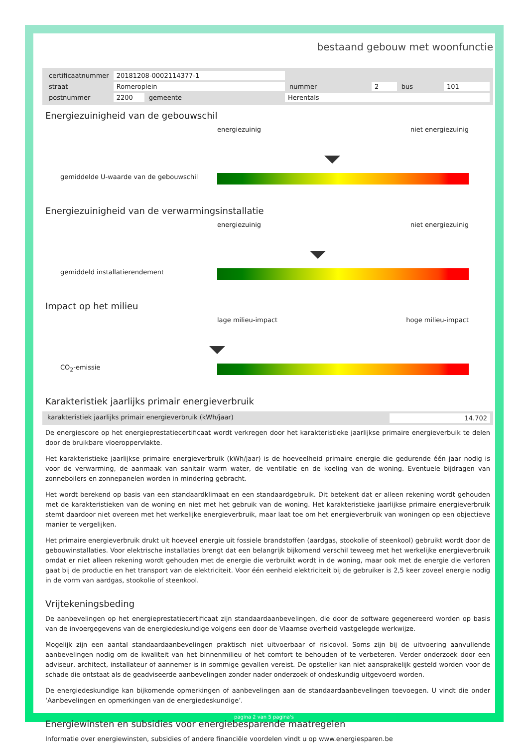bestaand gebouw met woonfunctie
| certificaatnummer | 20181208-0002114377-1 | | | | | | |
| straat | Romeroplein | | | nummer | 2 | bus | 101 |
| postnummer | 2200 | gemeente | Herentals | | | | |
Energiezuinigheid van de gebouwschil
gemiddelde U-waarde van de gebouwschil
energiezuinig niet energiezuinig
Energiezuinigheid van de verwarmingsinstallatie
gemiddeld installatierendement
energiezuinig niet energiezuinig
Impact op het milieu
CO<sub>2</sub>-emissie
lage milieu-impact hoge milieu-impact
Karakteristiek jaarlijks primair energieverbruik
karakteristiek jaarlijks primair energieverbruik (kWh/jaar) 14.702
De energiescore op het energieprestatiecertificaat wordt verkregen door het karakteristieke jaarlijkse primaire energieverbuik te delen door de bruikbare vloeroppervlakte.
Het karakteristieke jaarlijkse primaire energieverbruik (kWh/jaar) is de hoeveelheid primaire energie die gedurende één jaar nodig is voor de verwarming, de aanmaak van sanitair warm water, de ventilatie en de koeling van de woning. Eventuele bijdragen van zonneboilers en zonnepanelen worden in mindering gebracht.
Het wordt berekend op basis van een standaardklimaat en een standaardgebruik. Dit betekent dat er alleen rekening wordt gehouden met de karakteristieken van de woning en niet met het gebruik van de woning. Het karakteristieke jaarlijkse primaire energieverbruik stemt daardoor niet overeen met het werkelijke energieverbruik, maar laat toe om het energieverbruik van woningen op een objectieve manier te vergelijken.
Het primaire energieverbruik drukt uit hoeveel energie uit fossiele brandstoffen (aardgas, stookolie of steenkool) gebruikt wordt door de gebouwinstallaties. Voor elektrische installaties brengt dat een belangrijk bijkomend verschil teweeg met het werkelijke energieverbruik omdat er niet alleen rekening wordt gehouden met de energie die verbruikt wordt in de woning, maar ook met de energie die verloren gaat bij de productie en het transport van de elektriciteit. Voor één eenheid elektriciteit bij de gebruiker is 2,5 keer zoveel energie nodig in de vorm van aardgas, stookolie of steenkool.
Vrijtekeningsbeding
De aanbevelingen op het energieprestatiecertificaat zijn standaardaanbevelingen, die door de software gegenereerd worden op basis van de invoergegevens van de energiedeskundige volgens een door de Vlaamse overheid vastgelegde werkwijze.
Mogelijk zijn een aantal standaardaanbevelingen praktisch niet uitvoerbaar of risicovol. Soms zijn bij de uitvoering aanvullende aanbevelingen nodig om de kwaliteit van het binnenmilieu of het comfort te behouden of te verbeteren. Verder onderzoek door een adviseur, architect, installateur of aannemer is in sommige gevallen vereist. De opsteller kan niet aansprakelijk gesteld worden voor de schade die ontstaat als de geadviseerde aanbevelingen zonder nader onderzoek of ondeskundig uitgevoerd worden.
De energiedeskundige kan bijkomende opmerkingen of aanbevelingen aan de standaardaanbevelingen toevoegen. U vindt die onder ‘Aanbevelingen en opmerkingen van de energiedeskundige’.
Energiewinsten en subsidies voor energiebesparende maatregelen
Informatie over energiewinsten, subsidies of andere financiële voordelen vindt u op www.energiesparen.be
pagina 2 van 5 pagina's